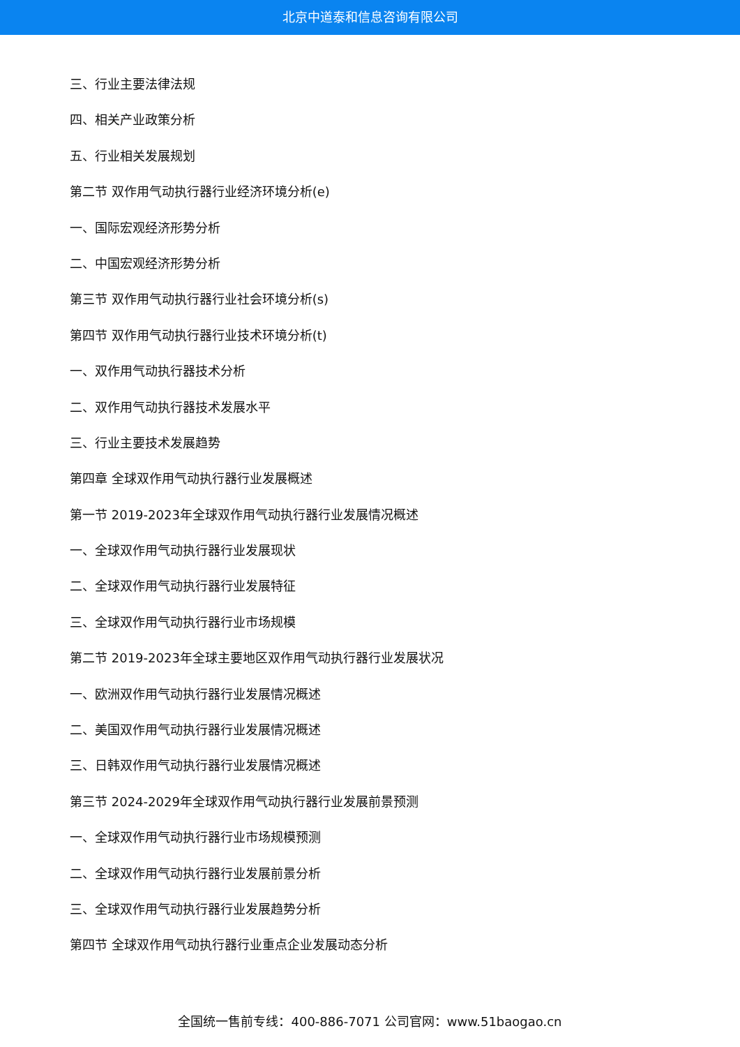北京中道泰和信息咨询有限公司
三、行业主要法律法规
四、相关产业政策分析
五、行业相关发展规划
第二节 双作用气动执行器行业经济环境分析(e)
一、国际宏观经济形势分析
二、中国宏观经济形势分析
第三节 双作用气动执行器行业社会环境分析(s)
第四节 双作用气动执行器行业技术环境分析(t)
一、双作用气动执行器技术分析
二、双作用气动执行器技术发展水平
三、行业主要技术发展趋势
第四章 全球双作用气动执行器行业发展概述
第一节 2019-2023年全球双作用气动执行器行业发展情况概述
一、全球双作用气动执行器行业发展现状
二、全球双作用气动执行器行业发展特征
三、全球双作用气动执行器行业市场规模
第二节 2019-2023年全球主要地区双作用气动执行器行业发展状况
一、欧洲双作用气动执行器行业发展情况概述
二、美国双作用气动执行器行业发展情况概述
三、日韩双作用气动执行器行业发展情况概述
第三节 2024-2029年全球双作用气动执行器行业发展前景预测
一、全球双作用气动执行器行业市场规模预测
二、全球双作用气动执行器行业发展前景分析
三、全球双作用气动执行器行业发展趋势分析
第四节 全球双作用气动执行器行业重点企业发展动态分析
全国统一售前专线：400-886-7071 公司官网：www.51baogao.cn